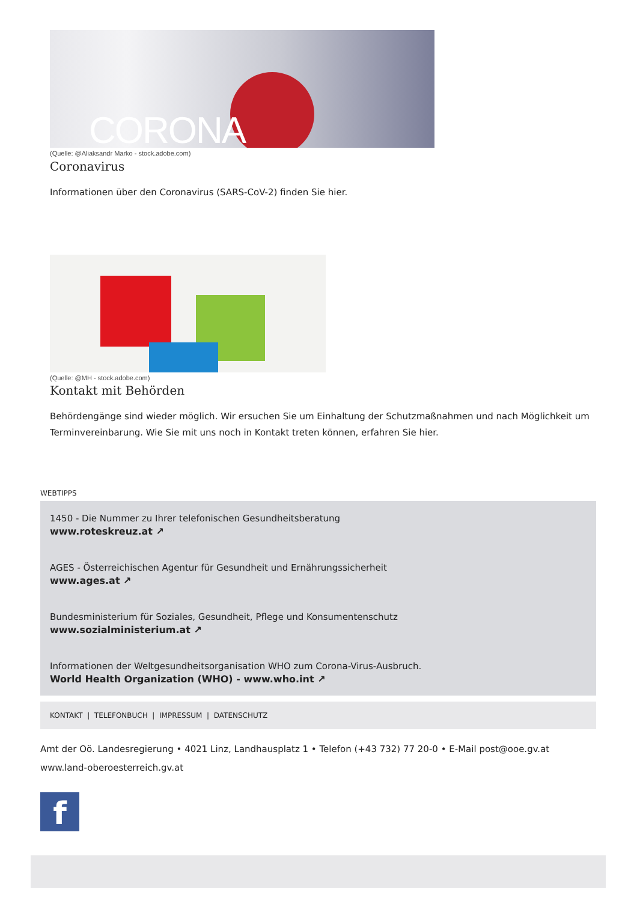CORONA
(Quelle: @Aliaksandr Marko - stock.adobe.com)
Coronavirus
Informationen über den Coronavirus (SARS-CoV-2) finden Sie hier.
(Quelle: @MH - stock.adobe.com)
Kontakt mit Behörden
Behördengänge sind wieder möglich. Wir ersuchen Sie um Einhaltung der Schutzmaßnahmen und nach Möglichkeit um Terminvereinbarung. Wie Sie mit uns noch in Kontakt treten können, erfahren Sie hier.
WEBTIPPS
1450 - Die Nummer zu Ihrer telefonischen Gesundheitsberatung
www.roteskreuz.at ↗
AGES - Österreichischen Agentur für Gesundheit und Ernährungssicherheit
www.ages.at ↗
Bundesministerium für Soziales, Gesundheit, Pflege und Konsumentenschutz
www.sozialministerium.at ↗
Informationen der Weltgesundheitsorganisation WHO zum Corona-Virus-Ausbruch.
World Health Organization (WHO) - www.who.int ↗
KONTAKT | TELEFONBUCH | IMPRESSUM | DATENSCHUTZ
Amt der Oö. Landesregierung • 4021 Linz, Landhausplatz 1 • Telefon (+43 732) 77 20-0 • E-Mail post@ooe.gv.at
www.land-oberoesterreich.gv.at
f